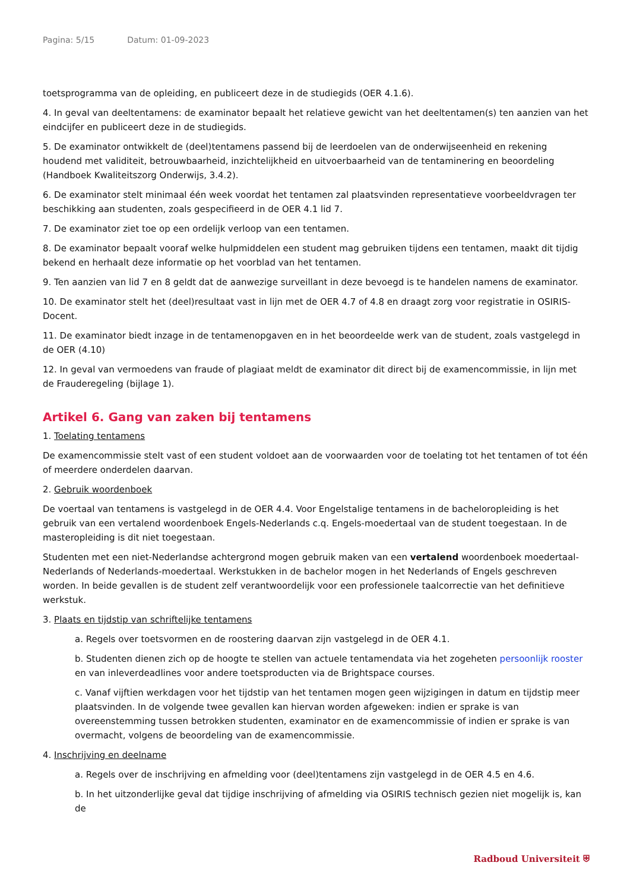Pagina: 5/15 Datum: 01-09-2023
toetsprogramma van de opleiding, en publiceert deze in de studiegids (OER 4.1.6).
4. In geval van deeltentamens: de examinator bepaalt het relatieve gewicht van het deeltentamen(s) ten aanzien van het eindcijfer en publiceert deze in de studiegids.
5. De examinator ontwikkelt de (deel)tentamens passend bij de leerdoelen van de onderwijseenheid en rekening houdend met validiteit, betrouwbaarheid, inzichtelijkheid en uitvoerbaarheid van de tentaminering en beoordeling (Handboek Kwaliteitszorg Onderwijs, 3.4.2).
6. De examinator stelt minimaal één week voordat het tentamen zal plaatsvinden representatieve voorbeeldvragen ter beschikking aan studenten, zoals gespecifieerd in de OER 4.1 lid 7.
7. De examinator ziet toe op een ordelijk verloop van een tentamen.
8. De examinator bepaalt vooraf welke hulpmiddelen een student mag gebruiken tijdens een tentamen, maakt dit tijdig bekend en herhaalt deze informatie op het voorblad van het tentamen.
9. Ten aanzien van lid 7 en 8 geldt dat de aanwezige surveillant in deze bevoegd is te handelen namens de examinator.
10. De examinator stelt het (deel)resultaat vast in lijn met de OER 4.7 of 4.8 en draagt zorg voor registratie in OSIRIS-Docent.
11. De examinator biedt inzage in de tentamenopgaven en in het beoordeelde werk van de student, zoals vastgelegd in de OER (4.10)
12. In geval van vermoedens van fraude of plagiaat meldt de examinator dit direct bij de examencommissie, in lijn met de Fraude­regeling (bijlage 1).
Artikel 6. Gang van zaken bij tentamens
1. Toelating tentamens
De examencommissie stelt vast of een student voldoet aan de voorwaarden voor de toelating tot het tentamen of tot één of meerdere onderdelen daarvan.
2. Gebruik woordenboek
De voertaal van tentamens is vastgelegd in de OER 4.4. Voor Engelstalige tentamens in de bacheloropleiding is het gebruik van een vertalend woordenboek Engels-Nederlands c.q. Engels-moedertaal van de student toegestaan. In de masteropleiding is dit niet toegestaan.
Studenten met een niet-Nederlandse achtergrond mogen gebruik maken van een vertalend woordenboek moedertaal-Nederlands of Nederlands-moedertaal. Werkstukken in de bachelor mogen in het Nederlands of Engels geschreven worden. In beide gevallen is de student zelf verantwoordelijk voor een professionele taalcorrectie van het definitieve werkstuk.
3. Plaats en tijdstip van schriftelijke tentamens
a. Regels over toetsvormen en de roostering daarvan zijn vastgelegd in de OER 4.1.
b. Studenten dienen zich op de hoogte te stellen van actuele tentamendata via het zogeheten persoonlijk rooster en van inleverdeadlines voor andere toetsproducten via de Brightspace courses.
c. Vanaf vijftien werkdagen voor het tijdstip van het tentamen mogen geen wijzigingen in datum en tijdstip meer plaatsvinden. In de volgende twee gevallen kan hiervan worden afgeweken: indien er sprake is van overeenstemming tussen betrokken studenten, examinator en de examencommissie of indien er sprake is van overmacht, volgens de beoordeling van de examencommissie.
4. Inschrijving en deelname
a. Regels over de inschrijving en afmelding voor (deel)tentamens zijn vastgelegd in de OER 4.5 en 4.6.
b. In het uitzonderlijke geval dat tijdige inschrijving of afmelding via OSIRIS technisch gezien niet mogelijk is, kan de
Radboud Universiteit ⛨